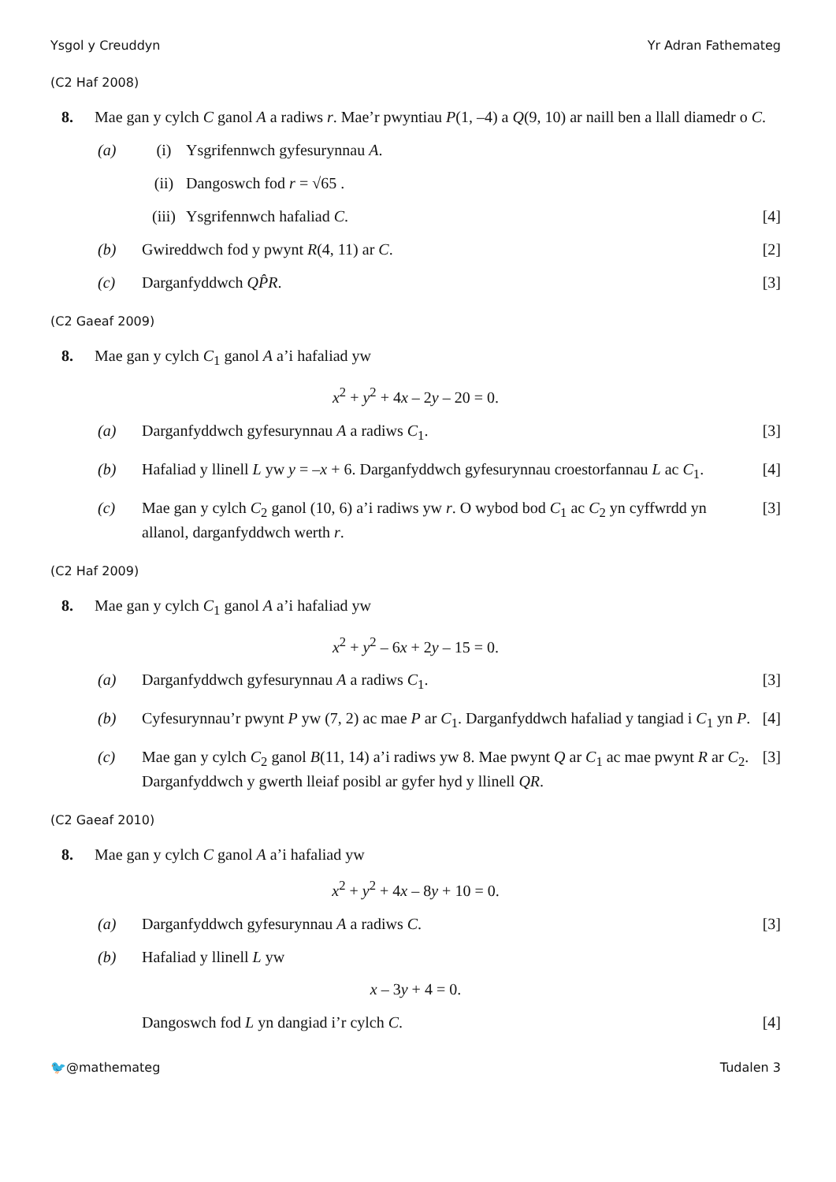Ysgol y Creuddyn Yr Adran Fathemateg
(C2 Haf 2008)
8. Mae gan y cylch C ganol A a radiws r. Mae’r pwyntiau P(1, –4) a Q(9, 10) ar naill ben a llall diamedr o C.
(a) (i) Ysgrifennwch gyfesurynnau A.
(ii) Dangoswch fod r = √65 .
(iii) Ysgrifennwch hafaliad C. [4]
(b) Gwireddwch fod y pwynt R(4, 11) ar C. [2]
(c) Darganfyddwch QP̂R. [3]
(C2 Gaeaf 2009)
8. Mae gan y cylch C<sub>1</sub> ganol A a’i hafaliad yw
x<sup>2</sup> + y<sup>2</sup> + 4x – 2y – 20 = 0.
(a) Darganfyddwch gyfesurynnau A a radiws C<sub>1</sub>. [3]
(b) Hafaliad y llinell L yw y = –x + 6. Darganfyddwch gyfesurynnau croestorfannau L ac C<sub>1</sub>. [4]
(c) Mae gan y cylch C<sub>2</sub> ganol (10, 6) a’i radiws yw r. O wybod bod C<sub>1</sub> ac C<sub>2</sub> yn cyffwrdd yn allanol, darganfyddwch werth r. [3]
(C2 Haf 2009)
8. Mae gan y cylch C<sub>1</sub> ganol A a’i hafaliad yw
x<sup>2</sup> + y<sup>2</sup> – 6x + 2y – 15 = 0.
(a) Darganfyddwch gyfesurynnau A a radiws C<sub>1</sub>. [3]
(b) Cyfesurynnau’r pwynt P yw (7, 2) ac mae P ar C<sub>1</sub>. Darganfyddwch hafaliad y tangiad i C<sub>1</sub> yn P. [4]
(c) Mae gan y cylch C<sub>2</sub> ganol B(11, 14) a’i radiws yw 8. Mae pwynt Q ar C<sub>1</sub> ac mae pwynt R ar C<sub>2</sub>. Darganfyddwch y gwerth lleiaf posibl ar gyfer hyd y llinell QR. [3]
(C2 Gaeaf 2010)
8. Mae gan y cylch C ganol A a’i hafaliad yw
x<sup>2</sup> + y<sup>2</sup> + 4x – 8y + 10 = 0.
(a) Darganfyddwch gyfesurynnau A a radiws C. [3]
(b) Hafaliad y llinell L yw
x – 3y + 4 = 0.
Dangoswch fod L yn dangiad i’r cylch C. [4]
🐦@mathemateg Tudalen 3